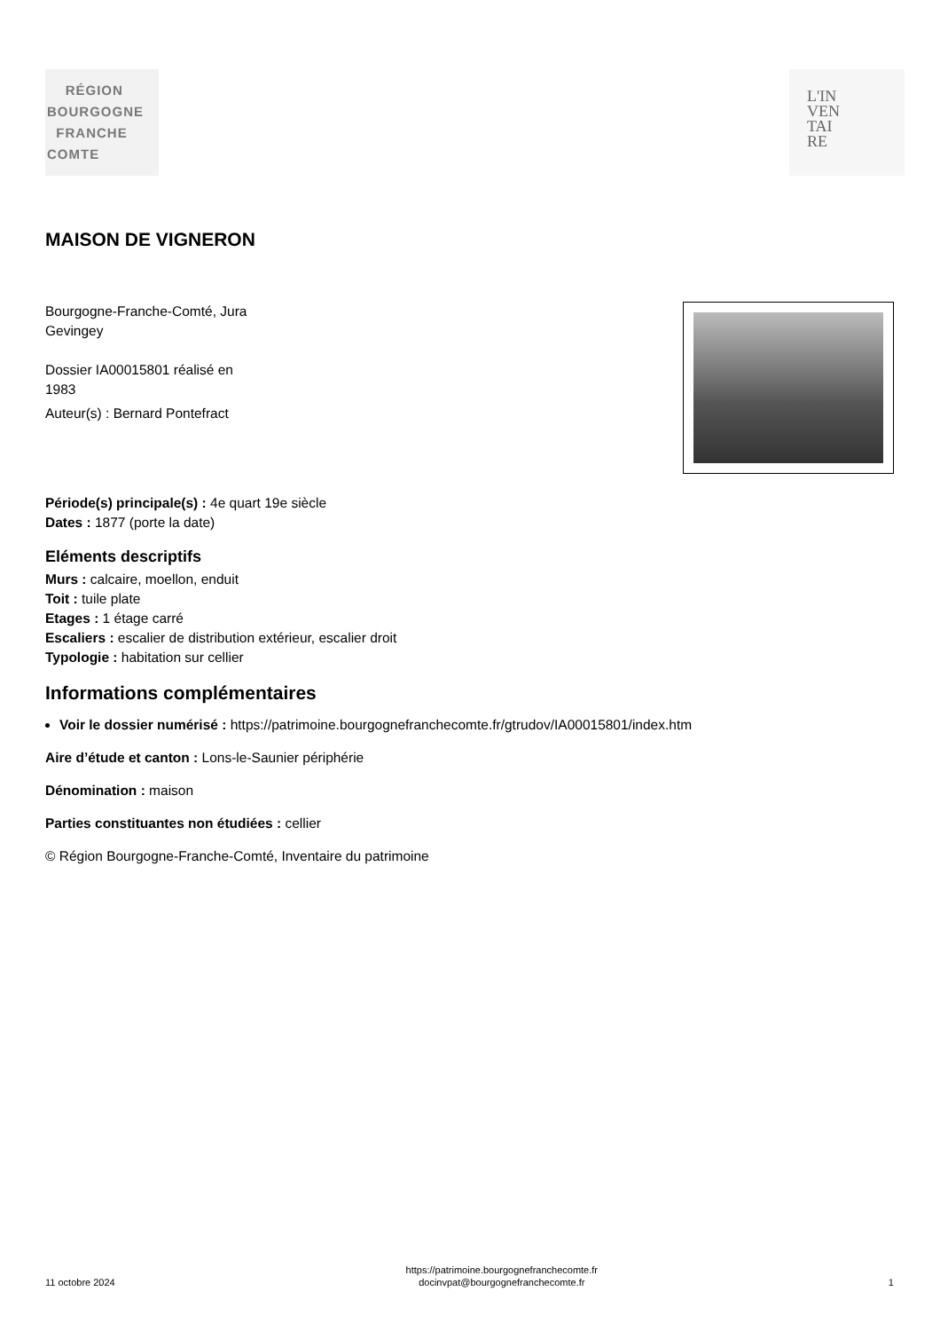RÉGION
BOURGOGNE
FRANCHE
COMTE
L'IN
VEN
TAI
RE
MAISON DE VIGNERON
Bourgogne-Franche-Comté, Jura
Gevingey
Dossier IA00015801 réalisé en
1983
Auteur(s) : Bernard Pontefract
Période(s) principale(s) : 4e quart 19e siècle
Dates : 1877 (porte la date)
Eléments descriptifs
Murs : calcaire, moellon, enduit
Toit : tuile plate
Etages : 1 étage carré
Escaliers : escalier de distribution extérieur, escalier droit
Typologie : habitation sur cellier
Informations complémentaires
Voir le dossier numérisé : https://patrimoine.bourgognefranchecomte.fr/gtrudov/IA00015801/index.htm
Aire d’étude et canton : Lons-le-Saunier périphérie
Dénomination : maison
Parties constituantes non étudiées : cellier
© Région Bourgogne-Franche-Comté, Inventaire du patrimoine
11 octobre 2024
https://patrimoine.bourgognefranchecomte.fr
docinvpat@bourgognefranchecomte.fr
1